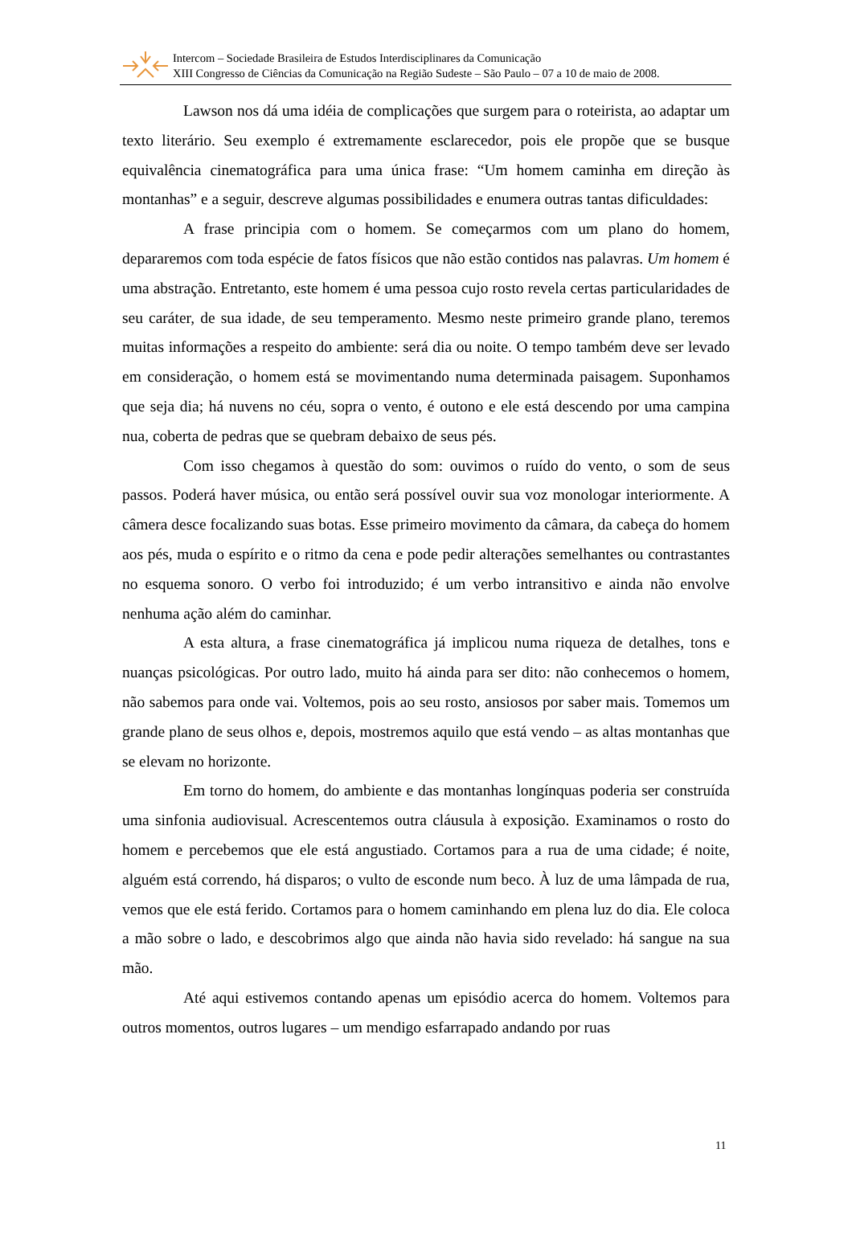Intercom – Sociedade Brasileira de Estudos Interdisciplinares da Comunicação
XIII Congresso de Ciências da Comunicação na Região Sudeste – São Paulo – 07 a 10 de maio de 2008.
Lawson nos dá uma idéia de complicações que surgem para o roteirista, ao adaptar um texto literário. Seu exemplo é extremamente esclarecedor, pois ele propõe que se busque equivalência cinematográfica para uma única frase: “Um homem caminha em direção às montanhas” e a seguir, descreve algumas possibilidades e enumera outras tantas dificuldades:
A frase principia com o homem. Se começarmos com um plano do homem, depararemos com toda espécie de fatos físicos que não estão contidos nas palavras. Um homem é uma abstração. Entretanto, este homem é uma pessoa cujo rosto revela certas particularidades de seu caráter, de sua idade, de seu temperamento. Mesmo neste primeiro grande plano, teremos muitas informações a respeito do ambiente: será dia ou noite. O tempo também deve ser levado em consideração, o homem está se movimentando numa determinada paisagem. Suponhamos que seja dia; há nuvens no céu, sopra o vento, é outono e ele está descendo por uma campina nua, coberta de pedras que se quebram debaixo de seus pés.
Com isso chegamos à questão do som: ouvimos o ruído do vento, o som de seus passos. Poderá haver música, ou então será possível ouvir sua voz monologar interiormente. A câmera desce focalizando suas botas. Esse primeiro movimento da câmara, da cabeça do homem aos pés, muda o espírito e o ritmo da cena e pode pedir alterações semelhantes ou contrastantes no esquema sonoro. O verbo foi introduzido; é um verbo intransitivo e ainda não envolve nenhuma ação além do caminhar.
A esta altura, a frase cinematográfica já implicou numa riqueza de detalhes, tons e nuanças psicológicas. Por outro lado, muito há ainda para ser dito: não conhecemos o homem, não sabemos para onde vai. Voltemos, pois ao seu rosto, ansiosos por saber mais. Tomemos um grande plano de seus olhos e, depois, mostremos aquilo que está vendo – as altas montanhas que se elevam no horizonte.
Em torno do homem, do ambiente e das montanhas longínquas poderia ser construída uma sinfonia audiovisual. Acrescentemos outra cláusula à exposição. Examinamos o rosto do homem e percebemos que ele está angustiado. Cortamos para a rua de uma cidade; é noite, alguém está correndo, há disparos; o vulto de esconde num beco. À luz de uma lâmpada de rua, vemos que ele está ferido. Cortamos para o homem caminhando em plena luz do dia. Ele coloca a mão sobre o lado, e descobrimos algo que ainda não havia sido revelado: há sangue na sua mão.
Até aqui estivemos contando apenas um episódio acerca do homem. Voltemos para outros momentos, outros lugares – um mendigo esfarrapado andando por ruas
11